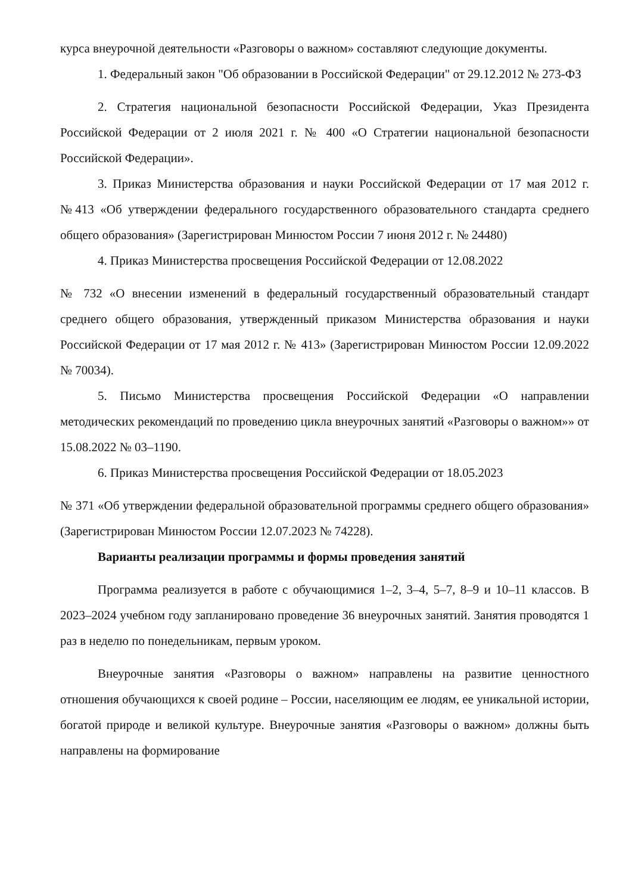курса внеурочной деятельности «Разговоры о важном» составляют следующие документы.
1. Федеральный закон "Об образовании в Российской Федерации" от 29.12.2012 № 273-ФЗ
2. Стратегия национальной безопасности Российской Федерации, Указ Президента Российской Федерации от 2 июля 2021 г. № 400 «О Стратегии национальной безопасности Российской Федерации».
3. Приказ Министерства образования и науки Российской Федерации от 17 мая 2012 г. №413 «Об утверждении федерального государственного образовательного стандарта среднего общего образования» (Зарегистрирован Минюстом России 7 июня 2012 г. № 24480)
4. Приказ Министерства просвещения Российской Федерации от 12.08.2022
№ 732 «О внесении изменений в федеральный государственный образовательный стандарт среднего общего образования, утвержденный приказом Министерства образования и науки Российской Федерации от 17 мая 2012 г. № 413» (Зарегистрирован Минюстом России 12.09.2022 № 70034).
5. Письмо Министерства просвещения Российской Федерации «О направлении методических рекомендаций по проведению цикла внеурочных занятий «Разговоры о важном»» от 15.08.2022 № 03–1190.
6. Приказ Министерства просвещения Российской Федерации от 18.05.2023
№ 371 «Об утверждении федеральной образовательной программы среднего общего образования» (Зарегистрирован Минюстом России 12.07.2023 № 74228).
Варианты реализации программы и формы проведения занятий
Программа реализуется в работе с обучающимися 1–2, 3–4, 5–7, 8–9 и 10–11 классов. В 2023–2024 учебном году запланировано проведение 36 внеурочных занятий. Занятия проводятся 1 раз в неделю по понедельникам, первым уроком.
Внеурочные занятия «Разговоры о важном» направлены на развитие ценностного отношения обучающихся к своей родине – России, населяющим ее людям, ее уникальной истории, богатой природе и великой культуре. Внеурочные занятия «Разговоры о важном» должны быть направлены на формирование